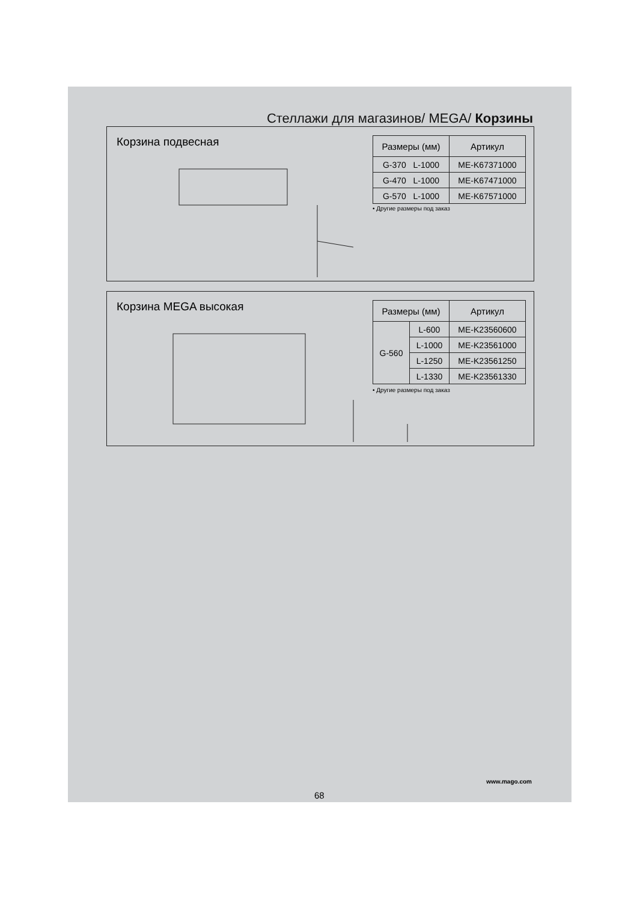Стеллажи для магазинов/ MEGA/ Корзины
Корзина подвесная
| Размеры (мм) | Артикул |
| --- | --- |
| G-370 L-1000 | ME-K67371000 |
| G-470 L-1000 | ME-K67471000 |
| G-570 L-1000 | ME-K67571000 |
• Другие размеры под заказ
Корзина MEGA высокая
| Размеры (мм) | | Артикул |
| --- | --- | --- |
| G-560 | L-600 | ME-K23560600 |
| | L-1000 | ME-K23561000 |
| | L-1250 | ME-K23561250 |
| | L-1330 | ME-K23561330 |
• Другие размеры под заказ
www.mago.com
68